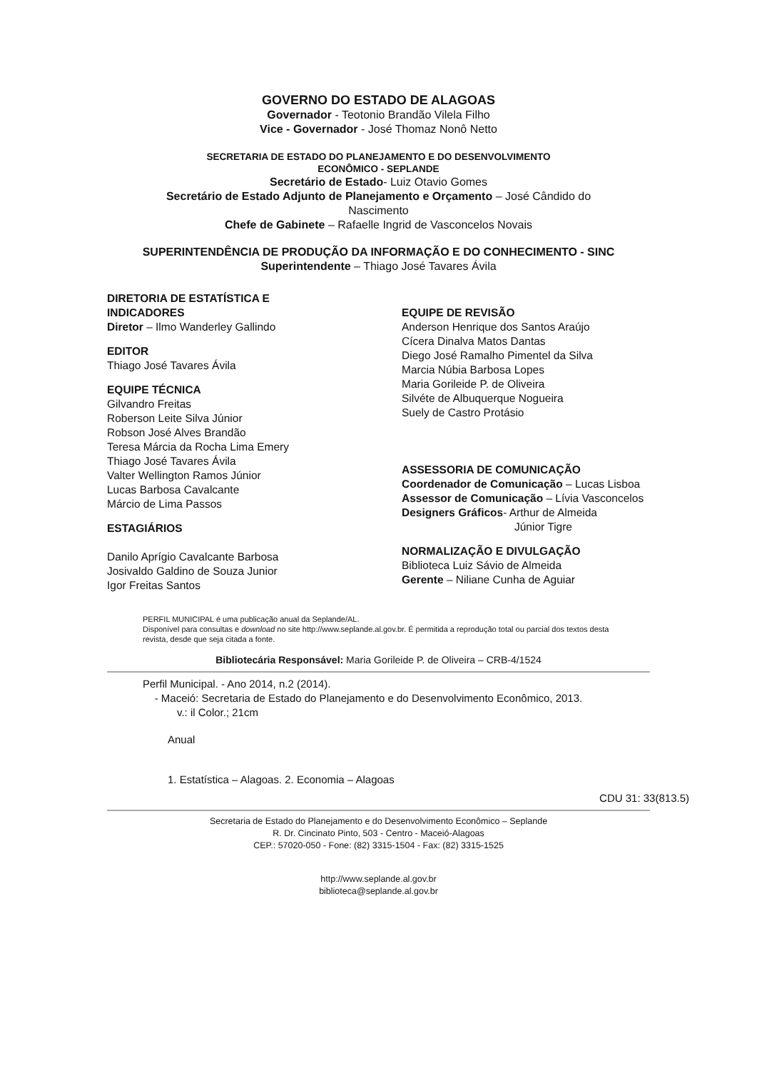GOVERNO DO ESTADO DE ALAGOAS
Governador - Teotonio Brandão Vilela Filho
Vice - Governador - José Thomaz Nonô Netto
SECRETARIA DE ESTADO DO PLANEJAMENTO E DO DESENVOLVIMENTO
ECONÔMICO - SEPLANDE
Secretário de Estado- Luiz Otavio Gomes
Secretário de Estado Adjunto de Planejamento e Orçamento – José Cândido do Nascimento
Chefe de Gabinete – Rafaelle Ingrid de Vasconcelos Novais
SUPERINTENDÊNCIA DE PRODUÇÃO DA INFORMAÇÃO E DO CONHECIMENTO - SINC
Superintendente – Thiago José Tavares Ávila
DIRETORIA DE ESTATÍSTICA E
INDICADORES
Diretor – Ilmo Wanderley Gallindo
EDITOR
Thiago José Tavares Ávila
EQUIPE TÉCNICA
Gilvandro Freitas
Roberson Leite Silva Júnior
Robson José Alves Brandão
Teresa Márcia da Rocha Lima Emery
Thiago José Tavares Ávila
Valter Wellington Ramos Júnior
Lucas Barbosa Cavalcante
Márcio de Lima Passos
ESTAGIÁRIOS
Danilo Aprígio Cavalcante Barbosa
Josivaldo Galdino de Souza Junior
Igor Freitas Santos
EQUIPE DE REVISÃO
Anderson Henrique dos Santos Araújo
Cícera Dinalva Matos Dantas
Diego José Ramalho Pimentel da Silva
Marcia Núbia Barbosa Lopes
Maria Gorileide P. de Oliveira
Silvéte de Albuquerque Nogueira
Suely de Castro Protásio
ASSESSORIA DE COMUNICAÇÃO
Coordenador de Comunicação – Lucas Lisboa
Assessor de Comunicação – Lívia Vasconcelos
Designers Gráficos- Arthur de Almeida
Júnior Tigre
NORMALIZAÇÃO E DIVULGAÇÃO
Biblioteca Luiz Sávio de Almeida
Gerente – Niliane Cunha de Aguiar
PERFIL MUNICIPAL é uma publicação anual da Seplande/AL.
Disponível para consultas e download no site http://www.seplande.al.gov.br. É permitida a reprodução total ou parcial dos textos desta revista, desde que seja citada a fonte.
Bibliotecária Responsável: Maria Gorileide P. de Oliveira – CRB-4/1524
Perfil Municipal. - Ano 2014, n.2 (2014).
- Maceió: Secretaria de Estado do Planejamento e do Desenvolvimento Econômico, 2013.
v.: il Color.; 21cm
Anual
1. Estatística – Alagoas. 2. Economia – Alagoas
CDU 31: 33(813.5)
Secretaria de Estado do Planejamento e do Desenvolvimento Econômico – Seplande
R. Dr. Cincinato Pinto, 503 - Centro - Maceió-Alagoas
CEP.: 57020-050 - Fone: (82) 3315-1504 - Fax: (82) 3315-1525
http://www.seplande.al.gov.br
biblioteca@seplande.al.gov.br